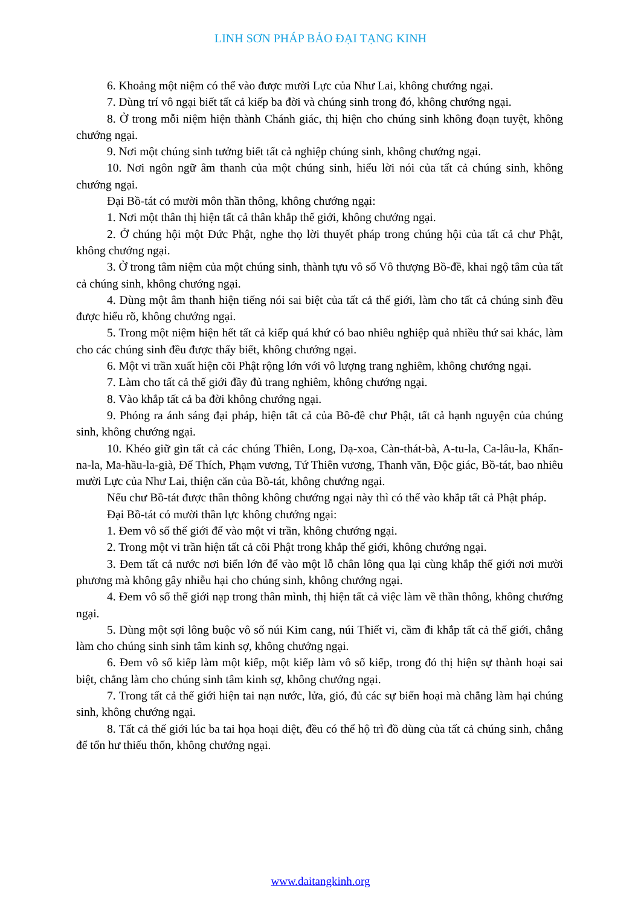LINH SƠN PHÁP BẢO ĐẠI TẠNG KINH
6. Khoảng một niệm có thể vào được mười Lực của Như Lai, không chướng ngại.
7. Dùng trí vô ngại biết tất cả kiếp ba đời và chúng sinh trong đó, không chướng ngại.
8. Ở trong mỗi niệm hiện thành Chánh giác, thị hiện cho chúng sinh không đoạn tuyệt, không chướng ngại.
9. Nơi một chúng sinh tưởng biết tất cả nghiệp chúng sinh, không chướng ngại.
10. Nơi ngôn ngữ âm thanh của một chúng sinh, hiểu lời nói của tất cả chúng sinh, không chướng ngại.
Đại Bồ-tát có mười môn thần thông, không chướng ngại:
1. Nơi một thân thị hiện tất cả thân khắp thế giới, không chướng ngại.
2. Ở chúng hội một Đức Phật, nghe thọ lời thuyết pháp trong chúng hội của tất cả chư Phật, không chướng ngại.
3. Ở trong tâm niệm của một chúng sinh, thành tựu vô số Vô thượng Bồ-đề, khai ngộ tâm của tất cả chúng sinh, không chướng ngại.
4. Dùng một âm thanh hiện tiếng nói sai biệt của tất cả thế giới, làm cho tất cả chúng sinh đều được hiểu rõ, không chướng ngại.
5. Trong một niệm hiện hết tất cả kiếp quá khứ có bao nhiêu nghiệp quả nhiều thứ sai khác, làm cho các chúng sinh đều được thấy biết, không chướng ngại.
6. Một vi trần xuất hiện cõi Phật rộng lớn với vô lượng trang nghiêm, không chướng ngại.
7. Làm cho tất cả thế giới đầy đủ trang nghiêm, không chướng ngại.
8. Vào khắp tất cả ba đời không chướng ngại.
9. Phóng ra ánh sáng đại pháp, hiện tất cả của Bồ-đề chư Phật, tất cả hạnh nguyện của chúng sinh, không chướng ngại.
10. Khéo giữ gìn tất cả các chúng Thiên, Long, Dạ-xoa, Càn-thát-bà, A-tu-la, Ca-lâu-la, Khẩn-na-la, Ma-hầu-la-già, Đế Thích, Phạm vương, Tứ Thiên vương, Thanh văn, Độc giác, Bồ-tát, bao nhiêu mười Lực của Như Lai, thiện căn của Bồ-tát, không chướng ngại.
Nếu chư Bồ-tát được thần thông không chướng ngại này thì có thể vào khắp tất cả Phật pháp.
Đại Bồ-tát có mười thần lực không chướng ngại:
1. Đem vô số thế giới để vào một vi trần, không chướng ngại.
2. Trong một vi trần hiện tất cả cõi Phật trong khắp thế giới, không chướng ngại.
3. Đem tất cả nước nơi biển lớn để vào một lỗ chân lông qua lại cùng khắp thế giới nơi mười phương mà không gây nhiễu hại cho chúng sinh, không chướng ngại.
4. Đem vô số thế giới nạp trong thân mình, thị hiện tất cả việc làm về thần thông, không chướng ngại.
5. Dùng một sợi lông buộc vô số núi Kim cang, núi Thiết vi, cầm đi khắp tất cả thế giới, chẳng làm cho chúng sinh sinh tâm kinh sợ, không chướng ngại.
6. Đem vô số kiếp làm một kiếp, một kiếp làm vô số kiếp, trong đó thị hiện sự thành hoại sai biệt, chẳng làm cho chúng sinh tâm kinh sợ, không chướng ngại.
7. Trong tất cả thế giới hiện tai nạn nước, lửa, gió, đủ các sự biến hoại mà chẳng làm hại chúng sinh, không chướng ngại.
8. Tất cả thế giới lúc ba tai họa hoại diệt, đều có thể hộ trì đồ dùng của tất cả chúng sinh, chẳng để tổn hư thiếu thốn, không chướng ngại.
www.daitangkinh.org